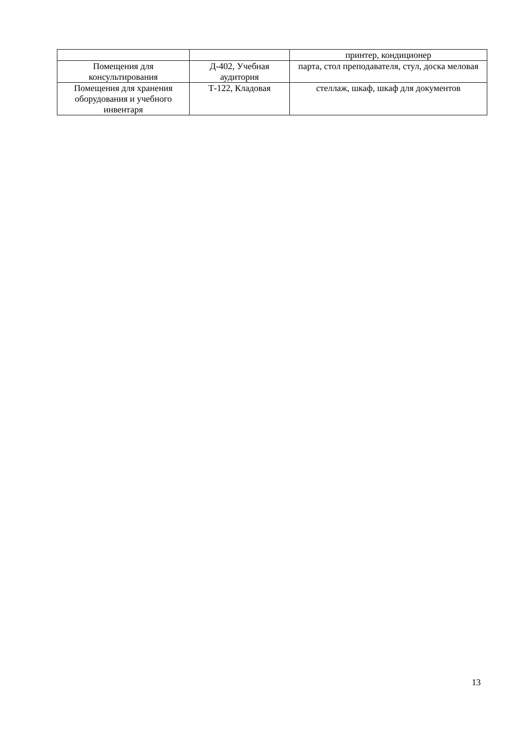| | | принтер, кондиционер |
| Помещения для консультирования | Д-402, Учебная аудитория | парта, стол преподавателя, стул, доска меловая |
| Помещения для хранения оборудования и учебного инвентаря | Т-122, Кладовая | стеллаж, шкаф, шкаф для документов |
13